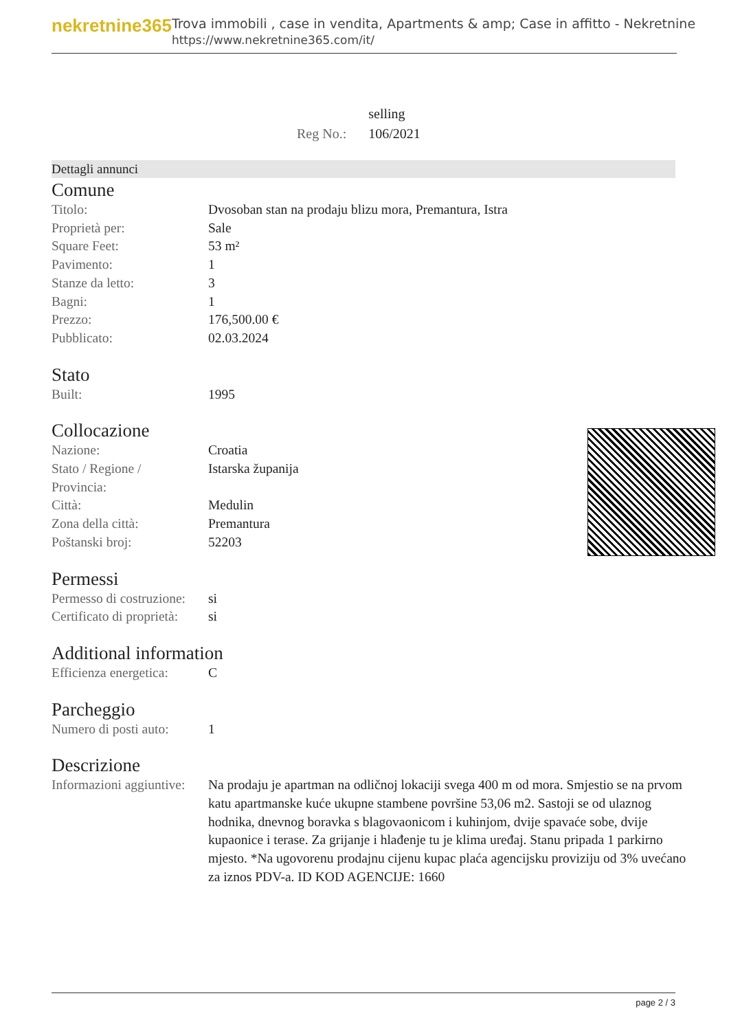nekretnine365
Trova immobili , case in vendita, Apartments & amp; Case in affitto - Nekretnine
https://www.nekretnine365.com/it/
| | selling |
| Reg No.: | 106/2021 |
Dettagli annunci
Comune
| Titolo: | Dvosoban stan na prodaju blizu mora, Premantura, Istra |
| Proprietà per: | Sale |
| Square Feet: | 53 m² |
| Pavimento: | 1 |
| Stanze da letto: | 3 |
| Bagni: | 1 |
| Prezzo: | 176,500.00 € |
| Pubblicato: | 02.03.2024 |
Stato
| Built: | 1995 |
Collocazione
| Nazione: | Croatia |
| Stato / Regione / Provincia: | Istarska županija |
| Città: | Medulin |
| Zona della città: | Premantura |
| Poštanski broj: | 52203 |
Permessi
| Permesso di costruzione: | si |
| Certificato di proprietà: | si |
Additional information
| Efficienza energetica: | C |
Parcheggio
| Numero di posti auto: | 1 |
Descrizione
| Informazioni aggiuntive: | Na prodaju je apartman na odličnoj lokaciji svega 400 m od mora. Smjestio se na prvom katu apartmanske kuće ukupne stambene površine 53,06 m2. Sastoji se od ulaznog hodnika, dnevnog boravka s blagovaonicom i kuhinjom, dvije spavaće sobe, dvije kupaonice i terase. Za grijanje i hlađenje tu je klima uređaj. Stanu pripada 1 parkirno mjesto. *Na ugovorenu prodajnu cijenu kupac plaća agencijsku proviziju od 3% uvećano za iznos PDV-a. ID KOD AGENCIJE: 1660 |
page 2 / 3